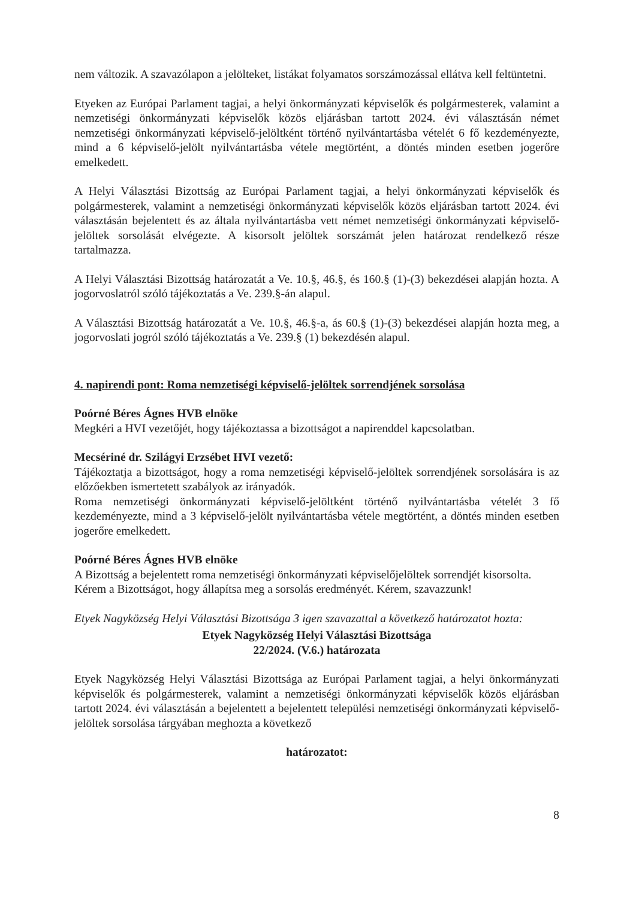nem változik. A szavazólapon a jelölteket, listákat folyamatos sorszámozással ellátva kell feltüntetni.
Etyeken az Európai Parlament tagjai, a helyi önkormányzati képviselők és polgármesterek, valamint a nemzetiségi önkormányzati képviselők közös eljárásban tartott 2024. évi választásán német nemzetiségi önkormányzati képviselő-jelöltként történő nyilvántartásba vételét 6 fő kezdeményezte, mind a 6 képviselő-jelölt nyilvántartásba vétele megtörtént, a döntés minden esetben jogerőre emelkedett.
A Helyi Választási Bizottság az Európai Parlament tagjai, a helyi önkormányzati képviselők és polgármesterek, valamint a nemzetiségi önkormányzati képviselők közös eljárásban tartott 2024. évi választásán bejelentett és az általa nyilvántartásba vett német nemzetiségi önkormányzati képviselő-jelöltek sorsolását elvégezte. A kisorsolt jelöltek sorszámát jelen határozat rendelkező része tartalmazza.
A Helyi Választási Bizottság határozatát a Ve. 10.§, 46.§, és 160.§ (1)-(3) bekezdései alapján hozta. A jogorvoslatról szóló tájékoztatás a Ve. 239.§-án alapul.
A Választási Bizottság határozatát a Ve. 10.§, 46.§-a, ás 60.§ (1)-(3) bekezdései alapján hozta meg, a jogorvoslati jogról szóló tájékoztatás a Ve. 239.§ (1) bekezdésén alapul.
4. napirendi pont: Roma nemzetiségi képviselő-jelöltek sorrendjének sorsolása
Poórné Béres Ágnes HVB elnöke
Megkéri a HVI vezetőjét, hogy tájékoztassa a bizottságot a napirenddel kapcsolatban.
Mecsériné dr. Szilágyi Erzsébet HVI vezető:
Tájékoztatja a bizottságot, hogy a roma nemzetiségi képviselő-jelöltek sorrendjének sorsolására is az előzőekben ismertetett szabályok az irányadók.
Roma nemzetiségi önkormányzati képviselő-jelöltként történő nyilvántartásba vételét 3 fő kezdeményezte, mind a 3 képviselő-jelölt nyilvántartásba vétele megtörtént, a döntés minden esetben jogerőre emelkedett.
Poórné Béres Ágnes HVB elnöke
A Bizottság a bejelentett roma nemzetiségi önkormányzati képviselőjelöltek sorrendjét kisorsolta.
Kérem a Bizottságot, hogy állapítsa meg a sorsolás eredményét. Kérem, szavazzunk!
Etyek Nagyközség Helyi Választási Bizottsága 3 igen szavazattal a következő határozatot hozta:
Etyek Nagyközség Helyi Választási Bizottsága
22/2024. (V.6.) határozata
Etyek Nagyközség Helyi Választási Bizottsága az Európai Parlament tagjai, a helyi önkormányzati képviselők és polgármesterek, valamint a nemzetiségi önkormányzati képviselők közös eljárásban tartott 2024. évi választásán a bejelentett a bejelentett települési nemzetiségi önkormányzati képviselő-jelöltek sorsolása tárgyában meghozta a következő
határozatot:
8